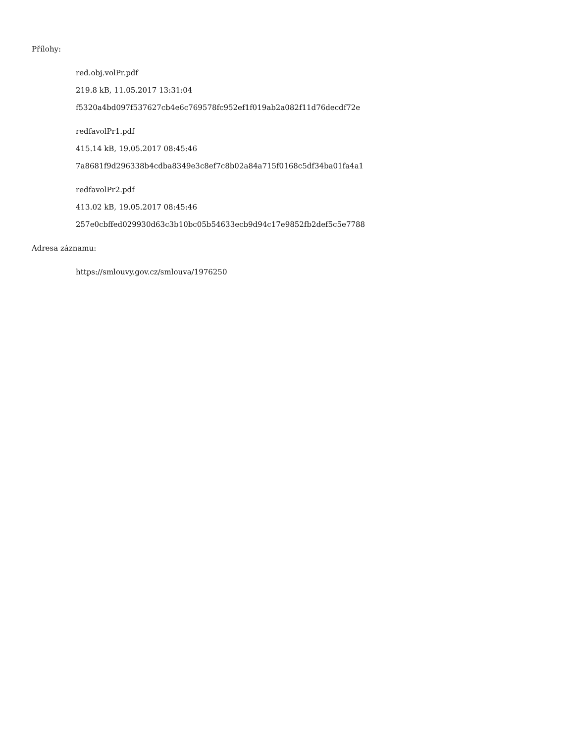Přílohy:
red.obj.volPr.pdf
219.8 kB, 11.05.2017 13:31:04
f5320a4bd097f537627cb4e6c769578fc952ef1f019ab2a082f11d76decdf72e
redfavolPr1.pdf
415.14 kB, 19.05.2017 08:45:46
7a8681f9d296338b4cdba8349e3c8ef7c8b02a84a715f0168c5df34ba01fa4a1
redfavolPr2.pdf
413.02 kB, 19.05.2017 08:45:46
257e0cbffed029930d63c3b10bc05b54633ecb9d94c17e9852fb2def5c5e7788
Adresa záznamu:
https://smlouvy.gov.cz/smlouva/1976250